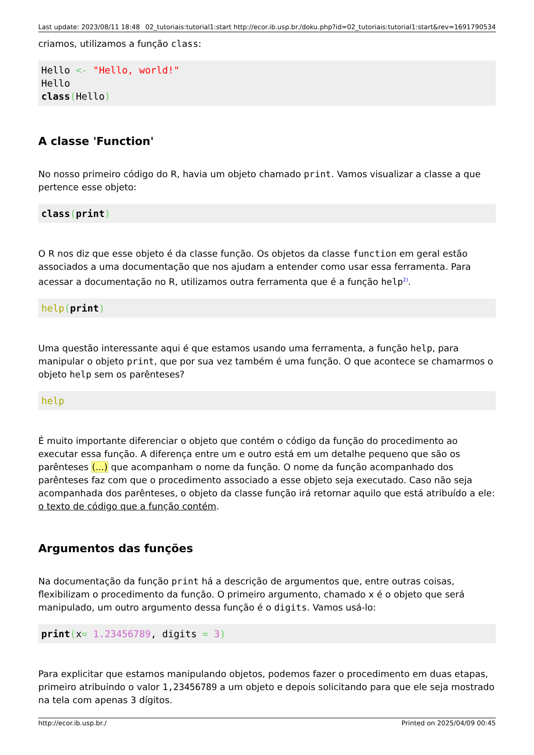Last update: 2023/08/11 18:48 02_tutoriais:tutorial1:start http://ecor.ib.usp.br./doku.php?id=02_tutoriais:tutorial1:start&rev=1691790534
criamos, utilizamos a função class:
Hello <- "Hello, world!"
Hello
class(Hello)
A classe 'Function'
No nosso primeiro código do R, havia um objeto chamado print. Vamos visualizar a classe a que pertence esse objeto:
class(print)
O R nos diz que esse objeto é da classe função. Os objetos da classe function em geral estão associados a uma documentação que nos ajudam a entender como usar essa ferramenta. Para acessar a documentação no R, utilizamos outra ferramenta que é a função help<sup>2)</sup>.
help(print)
Uma questão interessante aqui é que estamos usando uma ferramenta, a função help, para manipular o objeto print, que por sua vez também é uma função. O que acontece se chamarmos o objeto help sem os parênteses?
help
É muito importante diferenciar o objeto que contém o código da função do procedimento ao executar essa função. A diferença entre um e outro está em um detalhe pequeno que são os parênteses (...) que acompanham o nome da função. O nome da função acompanhado dos parênteses faz com que o procedimento associado a esse objeto seja executado. Caso não seja acompanhada dos parênteses, o objeto da classe função irá retornar aquilo que está atribuído a ele: o texto de código que a função contém.
Argumentos das funções
Na documentação da função print há a descrição de argumentos que, entre outras coisas, flexibilizam o procedimento da função. O primeiro argumento, chamado x é o objeto que será manipulado, um outro argumento dessa função é o digits. Vamos usá-lo:
print(x= 1.23456789, digits = 3)
Para explicitar que estamos manipulando objetos, podemos fazer o procedimento em duas etapas, primeiro atribuindo o valor 1,23456789 a um objeto e depois solicitando para que ele seja mostrado na tela com apenas 3 dígitos.
http://ecor.ib.usp.br./ Printed on 2025/04/09 00:45